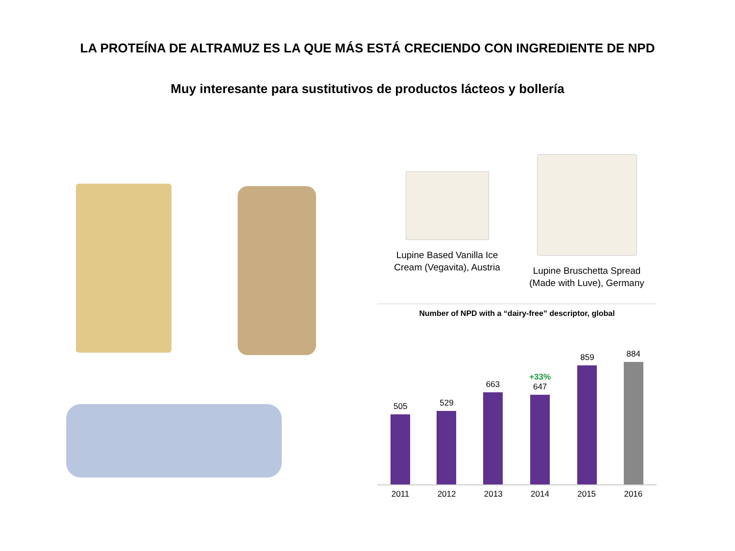LA PROTEÍNA DE ALTRAMUZ ES LA QUE MÁS ESTÁ CRECIENDO CON INGREDIENTE DE NPD
Muy interesante para sustitutivos de productos lácteos y bollería
Lupine Based Vanilla Ice Cream (Vegavita), Austria
Lupine Bruschetta Spread (Made with Luve), Germany
Number of NPD with a “dairy-free” descriptor, global
505
529
663
+33%
647
859
884
2011 2012 2013 2014 2015 2016